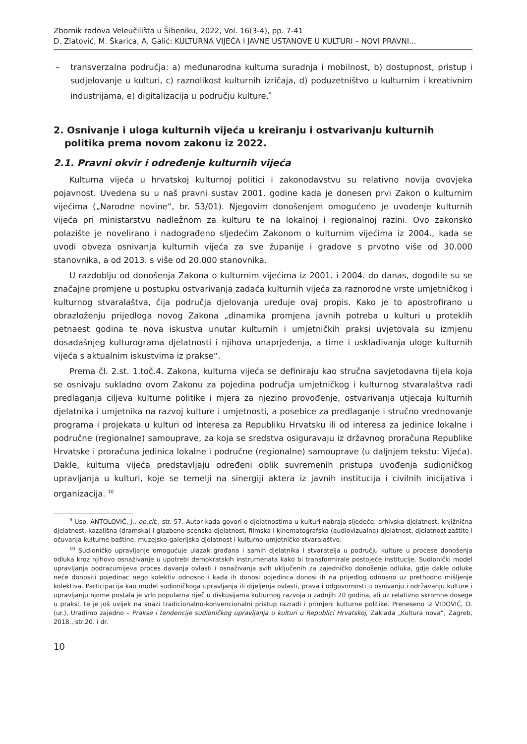Zbornik radova Veleučilišta u Šibeniku, 2022, Vol. 16(3-4), pp. 7-41
D. Zlatović, M. Škarica, A. Galić: KULTURNA VIJEĆA I JAVNE USTANOVE U KULTURI – NOVI PRAVNI...
– transverzalna područja: a) međunarodna kulturna suradnja i mobilnost, b) dostupnost, pristup i sudjelovanje u kulturi, c) raznolikost kulturnih izričaja, d) poduzetništvo u kulturnim i kreativnim industrijama, e) digitalizacija u području kulture.<sup>9</sup>
2. Osnivanje i uloga kulturnih vijeća u kreiranju i ostvarivanju kulturnih politika prema novom zakonu iz 2022.
2.1. Pravni okvir i određenje kulturnih vijeća
Kulturna vijeća u hrvatskoj kulturnoj politici i zakonodavstvu su relativno novija ovovjeka pojavnost. Uvedena su u naš pravni sustav 2001. godine kada je donesen prvi Zakon o kulturnim vijećima („Narodne novine“, br. 53/01). Njegovim donošenjem omogućeno je uvođenje kulturnih vijeća pri ministarstvu nadležnom za kulturu te na lokalnoj i regionalnoj razini. Ovo zakonsko polazište je novelirano i nadograđeno sljedećim Zakonom o kulturnim vijećima iz 2004., kada se uvodi obveza osnivanja kulturnih vijeća za sve županije i gradove s prvotno više od 30.000 stanovnika, a od 2013. s više od 20.000 stanovnika.
U razdoblju od donošenja Zakona o kulturnim vijećima iz 2001. i 2004. do danas, dogodile su se značajne promjene u postupku ostvarivanja zadaća kulturnih vijeća za raznorodne vrste umjetničkog i kulturnog stvaralaštva, čija područja djelovanja uređuje ovaj propis. Kako je to apostrofirano u obrazloženju prijedloga novog Zakona „dinamika promjena javnih potreba u kulturi u proteklih petnaest godina te nova iskustva unutar kulturnih i umjetničkih praksi uvjetovala su izmjenu dosadašnjeg kulturograma djelatnosti i njihova unaprjeđenja, a time i usklađivanja uloge kulturnih vijeća s aktualnim iskustvima iz prakse“.
Prema čl. 2.st. 1.toč.4. Zakona, kulturna vijeća se definiraju kao stručna savjetodavna tijela koja se osnivaju sukladno ovom Zakonu za pojedina područja umjetničkog i kulturnog stvaralaštva radi predlaganja ciljeva kulturne politike i mjera za njezino provođenje, ostvarivanja utjecaja kulturnih djelatnika i umjetnika na razvoj kulture i umjetnosti, a posebice za predlaganje i stručno vrednovanje programa i projekata u kulturi od interesa za Republiku Hrvatsku ili od interesa za jedinice lokalne i područne (regionalne) samouprave, za koja se sredstva osiguravaju iz državnog proračuna Republike Hrvatske i proračuna jedinica lokalne i područne (regionalne) samouprave (u daljnjem tekstu: Vijeća). Dakle, kulturna vijeća predstavljaju određeni oblik suvremenih pristupa uvođenja sudioničkog upravljanja u kulturi, koje se temelji na sinergiji aktera iz javnih institucija i civilnih inicijativa i organizacija. <sup>10</sup>
<sup>9</sup> Usp. ANTOLOVIĆ, J., op.cit., str. 57. Autor kada govori o djelatnostima u kulturi nabraja sljedeće: arhivska djelatnost, knjižnična djelatnost, kazališna (dramska) i glazbeno-scenska djelatnost, filmska i kinematografska (audiovizualna) djelatnost, djelatnost zaštite i očuvanja kulturne baštine, muzejsko-galerijska djelatnost i kulturno-umjetničko stvaralaštvo.
<sup>10</sup> Sudioničko upravljanje omogućuje ulazak građana i samih djelatnika i stvaratelja u području kulture u procese donošenja odluka kroz njihovo osnaživanje u upotrebi demokratskih instrumenata kako bi transformirale postojeće institucije. Sudionički model upravljanja podrazumijeva proces davanja ovlasti i osnaživanja svih uključenih za zajedničko donošenje odluka, gdje dakle odluke neće donositi pojedinac nego kolektiv odnosno i kada ih donosi pojedinca donosi ih na prijedlog odnosno uz prethodno mišljenje kolektiva. Participacija kao model sudioničkoga upravljanja ili dijeljenja ovlasti, prava i odgovornosti u osnivanju i održavanju kulture i upravljanju njome postala je vrlo popularna riječ u diskusijama kulturnog razvoja u zadnjih 20 godina, ali uz relativno skromne dosege u praksi, te je još uvijek na snazi tradicionalno-konvencionalni pristup razradi i primjeni kulturne politike. Preneseno iz VIDOVIĆ, D. (ur.), Uradimo zajedno – Prakse i tendencije sudioničkog upravljanja u kulturi u Republici Hrvatskoj, Zaklada „Kultura nova“, Zagreb, 2018., str.20. i dr.
10